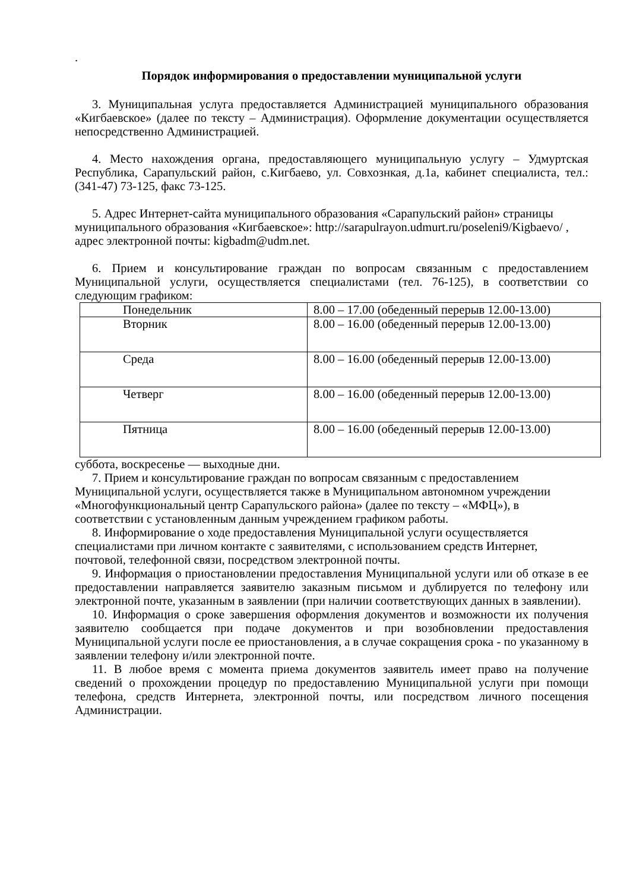.
Порядок информирования о предоставлении муниципальной услуги
3. Муниципальная услуга предоставляется Администрацией муниципального образования «Кигбаевское» (далее по тексту – Администрация). Оформление документации осуществляется непосредственно Администрацией.
4. Место нахождения органа, предоставляющего муниципальную услугу – Удмуртская Республика, Сарапульский район, с.Кигбаево, ул. Совхознкая, д.1а, кабинет специалиста, тел.: (341-47) 73-125, факс 73-125.
5. Адрес Интернет-сайта муниципального образования «Сарапульский район» страницы муниципального образования «Кигбаевское»: http://sarapulrayon.udmurt.ru/poseleni9/Kigbaevo/ , адрес электронной почты: kigbadm@udm.net.
6. Прием и консультирование граждан по вопросам связанным с предоставлением Муниципальной услуги, осуществляется специалистами (тел. 76-125), в соответствии со следующим графиком:
| Понедельник | 8.00 – 17.00 (обеденный перерыв 12.00-13.00) |
| Вторник | 8.00 – 16.00 (обеденный перерыв 12.00-13.00) |
| Среда | 8.00 – 16.00 (обеденный перерыв 12.00-13.00) |
| Четверг | 8.00 – 16.00 (обеденный перерыв 12.00-13.00) |
| Пятница | 8.00 – 16.00 (обеденный перерыв 12.00-13.00) |
суббота, воскресенье — выходные дни.
7. Прием и консультирование граждан по вопросам связанным с предоставлением Муниципальной услуги, осуществляется также в Муниципальном автономном учреждении «Многофункциональный центр Сарапульского района» (далее по тексту – «МФЦ»), в соответствии с установленным данным учреждением графиком работы.
8. Информирование о ходе предоставления Муниципальной услуги осуществляется специалистами при личном контакте с заявителями, с использованием средств Интернет, почтовой, телефонной связи, посредством электронной почты.
9. Информация о приостановлении предоставления Муниципальной услуги или об отказе в ее предоставлении направляется заявителю заказным письмом и дублируется по телефону или электронной почте, указанным в заявлении (при наличии соответствующих данных в заявлении).
10. Информация о сроке завершения оформления документов и возможности их получения заявителю сообщается при подаче документов и при возобновлении предоставления Муниципальной услуги после ее приостановления, а в случае сокращения срока - по указанному в заявлении телефону и/или электронной почте.
11. В любое время с момента приема документов заявитель имеет право на получение сведений о прохождении процедур по предоставлению Муниципальной услуги при помощи телефона, средств Интернета, электронной почты, или посредством личного посещения Администрации.